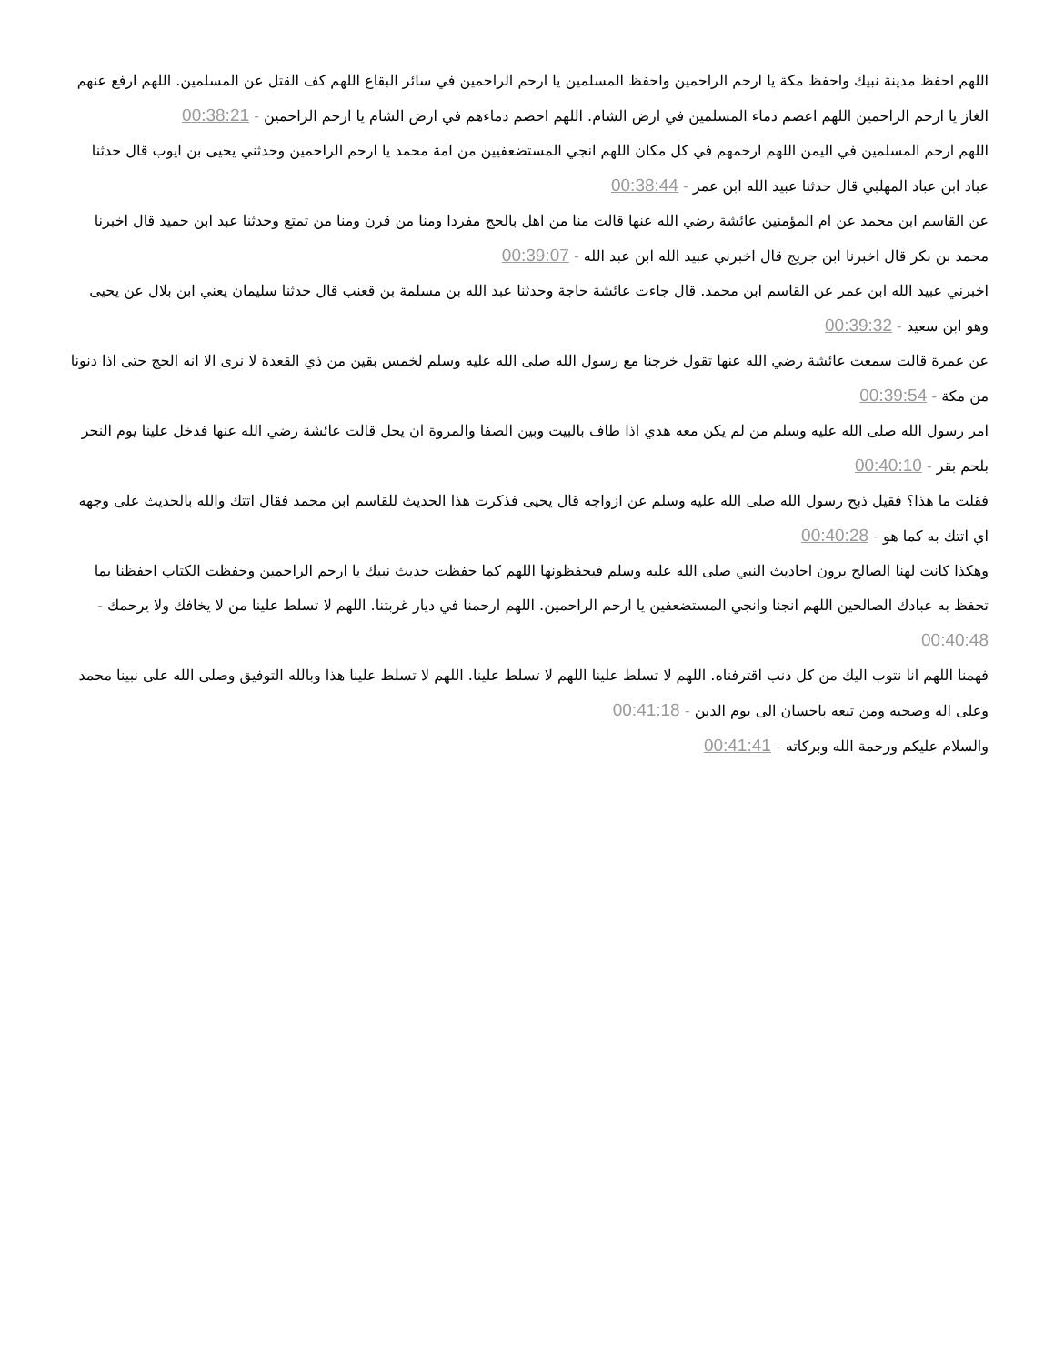اللهم احفظ مدينة نبيك واحفظ مكة يا ارحم الراحمين واحفظ المسلمين يا ارحم الراحمين في سائر البقاع اللهم كف القتل عن المسلمين. اللهم ارفع عنهم الغاز يا ارحم الراحمين اللهم اعصم دماء المسلمين في ارض الشام. اللهم احصم دماءهم في ارض الشام يا ارحم الراحمين - 00:38:21
اللهم ارحم المسلمين في اليمن اللهم ارحمهم في كل مكان اللهم انجي المستضعفيين من امة محمد يا ارحم الراحمين وحدثني يحيى بن ايوب قال حدثنا عباد ابن عباد المهلبي قال حدثنا عبيد الله ابن عمر - 00:38:44
عن القاسم ابن محمد عن ام المؤمنين عائشة رضي الله عنها قالت منا من اهل بالحج مفردا ومنا من قرن ومنا من تمتع وحدثنا عبد ابن حميد قال اخبرنا محمد بن بكر قال اخبرنا ابن جريج قال اخبرني عبيد الله ابن عبد الله - 00:39:07
اخبرني عبيد الله ابن عمر عن القاسم ابن محمد. قال جاءت عائشة حاجة وحدثنا عبد الله بن مسلمة بن قعنب قال حدثنا سليمان يعني ابن بلال عن يحيى وهو ابن سعيد - 00:39:32
عن عمرة قالت سمعت عائشة رضي الله عنها تقول خرجنا مع رسول الله صلى الله عليه وسلم لخمس بقين من ذي القعدة لا نرى الا انه الحج حتى اذا دنونا من مكة - 00:39:54
امر رسول الله صلى الله عليه وسلم من لم يكن معه هدي اذا طاف بالبيت وبين الصفا والمروة ان يحل قالت عائشة رضي الله عنها فدخل علينا يوم النحر بلحم بقر - 00:40:10
فقلت ما هذا؟ فقيل ذبح رسول الله صلى الله عليه وسلم عن ازواجه قال يحيى فذكرت هذا الحديث للقاسم ابن محمد فقال اتتك والله بالحديث على وجهه اي اتتك به كما هو - 00:40:28
وهكذا كانت لهنا الصالح يرون احاديث النبي صلى الله عليه وسلم فيحفظونها اللهم كما حفظت حديث نبيك يا ارحم الراحمين وحفظت الكتاب احفظنا بما تحفظ به عبادك الصالحين اللهم انجنا وانجي المستضعفين يا ارحم الراحمين. اللهم ارحمنا في ديار غربتنا. اللهم لا تسلط علينا من لا يخافك ولا يرحمك - 00:40:48
فهمنا اللهم انا نتوب اليك من كل ذنب اقترفناه. اللهم لا تسلط علينا اللهم لا تسلط علينا. اللهم لا تسلط علينا هذا وبالله التوفيق وصلى الله على نبينا محمد وعلى اله وصحبه ومن تبعه باحسان الى يوم الدين - 00:41:18
والسلام عليكم ورحمة الله وبركاته - 00:41:41